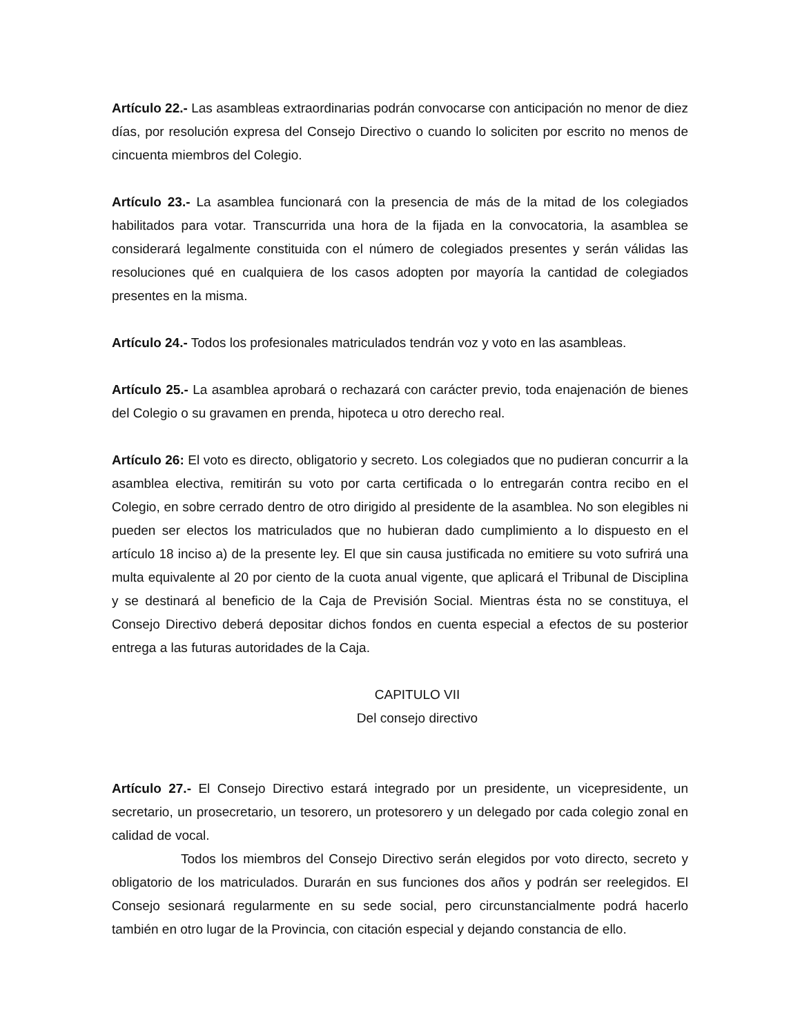Artículo 22.- Las asambleas extraordinarias podrán convocarse con anticipación no menor de diez días, por resolución expresa del Consejo Directivo o cuando lo soliciten por escrito no menos de cincuenta miembros del Colegio.
Artículo 23.- La asamblea funcionará con la presencia de más de la mitad de los colegiados habilitados para votar. Transcurrida una hora de la fijada en la convocatoria, la asamblea se considerará legalmente constituida con el número de colegiados presentes y serán válidas las resoluciones qué en cualquiera de los casos adopten por mayoría la cantidad de colegiados presentes en la misma.
Artículo 24.- Todos los profesionales matriculados tendrán voz y voto en las asambleas.
Artículo 25.- La asamblea aprobará o rechazará con carácter previo, toda enajenación de bienes del Colegio o su gravamen en prenda, hipoteca u otro derecho real.
Artículo 26: El voto es directo, obligatorio y secreto. Los colegiados que no pudieran concurrir a la asamblea electiva, remitirán su voto por carta certificada o lo entregarán contra recibo en el Colegio, en sobre cerrado dentro de otro dirigido al presidente de la asamblea. No son elegibles ni pueden ser electos los matriculados que no hubieran dado cumplimiento a lo dispuesto en el artículo 18 inciso a) de la presente ley. El que sin causa justificada no emitiere su voto sufrirá una multa equivalente al 20 por ciento de la cuota anual vigente, que aplicará el Tribunal de Disciplina y se destinará al beneficio de la Caja de Previsión Social. Mientras ésta no se constituya, el Consejo Directivo deberá depositar dichos fondos en cuenta especial a efectos de su posterior entrega a las futuras autoridades de la Caja.
CAPITULO VII
Del consejo directivo
Artículo 27.- El Consejo Directivo estará integrado por un presidente, un vicepresidente, un secretario, un prosecretario, un tesorero, un protesorero y un delegado por cada colegio zonal en calidad de vocal.
Todos los miembros del Consejo Directivo serán elegidos por voto directo, secreto y obligatorio de los matriculados. Durarán en sus funciones dos años y podrán ser reelegidos. El Consejo sesionará regularmente en su sede social, pero circunstancialmente podrá hacerlo también en otro lugar de la Provincia, con citación especial y dejando constancia de ello.